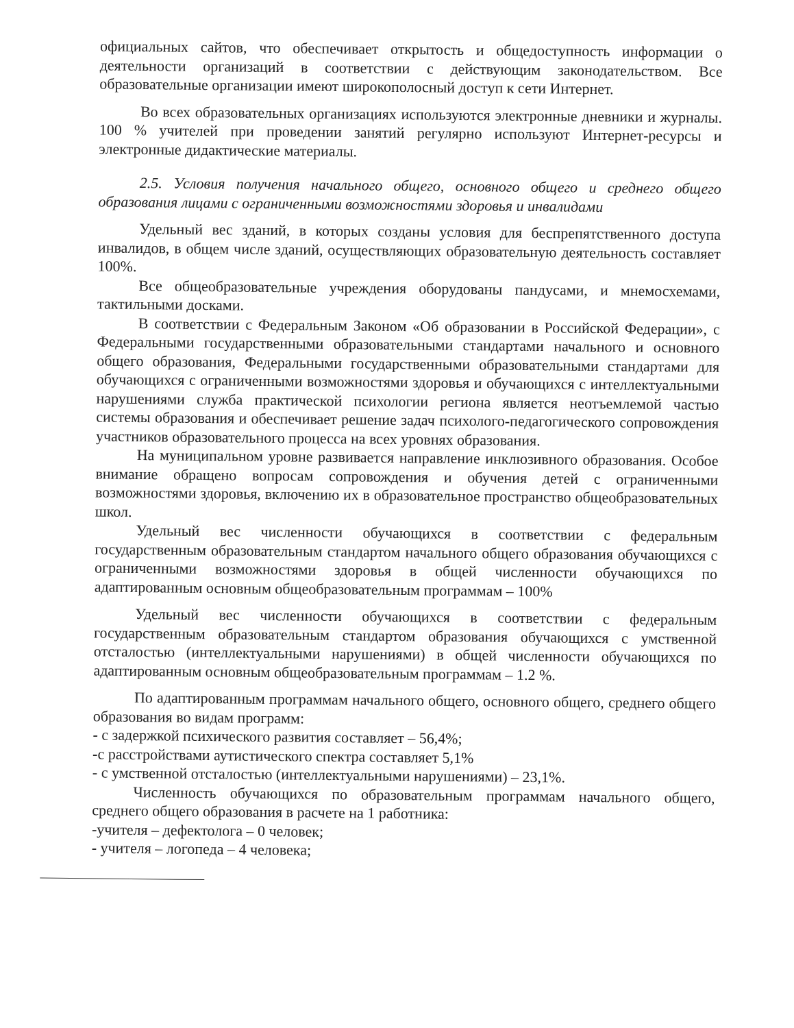официальных сайтов, что обеспечивает открытость и общедоступность информации о деятельности организаций в соответствии с действующим законодательством. Все образовательные организации имеют широкополосный доступ к сети Интернет.
Во всех образовательных организациях используются электронные дневники и журналы. 100 % учителей при проведении занятий регулярно используют Интернет-ресурсы и электронные дидактические материалы.
2.5. Условия получения начального общего, основного общего и среднего общего образования лицами с ограниченными возможностями здоровья и инвалидами
Удельный вес зданий, в которых созданы условия для беспрепятственного доступа инвалидов, в общем числе зданий, осуществляющих образовательную деятельность составляет 100%.
Все общеобразовательные учреждения оборудованы пандусами, и мнемосхемами, тактильными досками.
В соответствии с Федеральным Законом «Об образовании в Российской Федерации», с Федеральными государственными образовательными стандартами начального и основного общего образования, Федеральными государственными образовательными стандартами для обучающихся с ограниченными возможностями здоровья и обучающихся с интеллектуальными нарушениями служба практической психологии региона является неотъемлемой частью системы образования и обеспечивает решение задач психолого-педагогического сопровождения участников образовательного процесса на всех уровнях образования.
На муниципальном уровне развивается направление инклюзивного образования. Особое внимание обращено вопросам сопровождения и обучения детей с ограниченными возможностями здоровья, включению их в образовательное пространство общеобразовательных школ.
Удельный вес численности обучающихся в соответствии с федеральным государственным образовательным стандартом начального общего образования обучающихся с ограниченными возможностями здоровья в общей численности обучающихся по адаптированным основным общеобразовательным программам – 100%
Удельный вес численности обучающихся в соответствии с федеральным государственным образовательным стандартом образования обучающихся с умственной отсталостью (интеллектуальными нарушениями) в общей численности обучающихся по адаптированным основным общеобразовательным программам – 1.2 %.
По адаптированным программам начального общего, основного общего, среднего общего образования во видам программ:
- с задержкой психического развития составляет – 56,4%;
-с расстройствами аутистического спектра составляет 5,1%
- с умственной отсталостью (интеллектуальными нарушениями) – 23,1%.
Численность обучающихся по образовательным программам начального общего, среднего общего образования в расчете на 1 работника:
-учителя – дефектолога – 0 человек;
- учителя – логопеда – 4 человека;